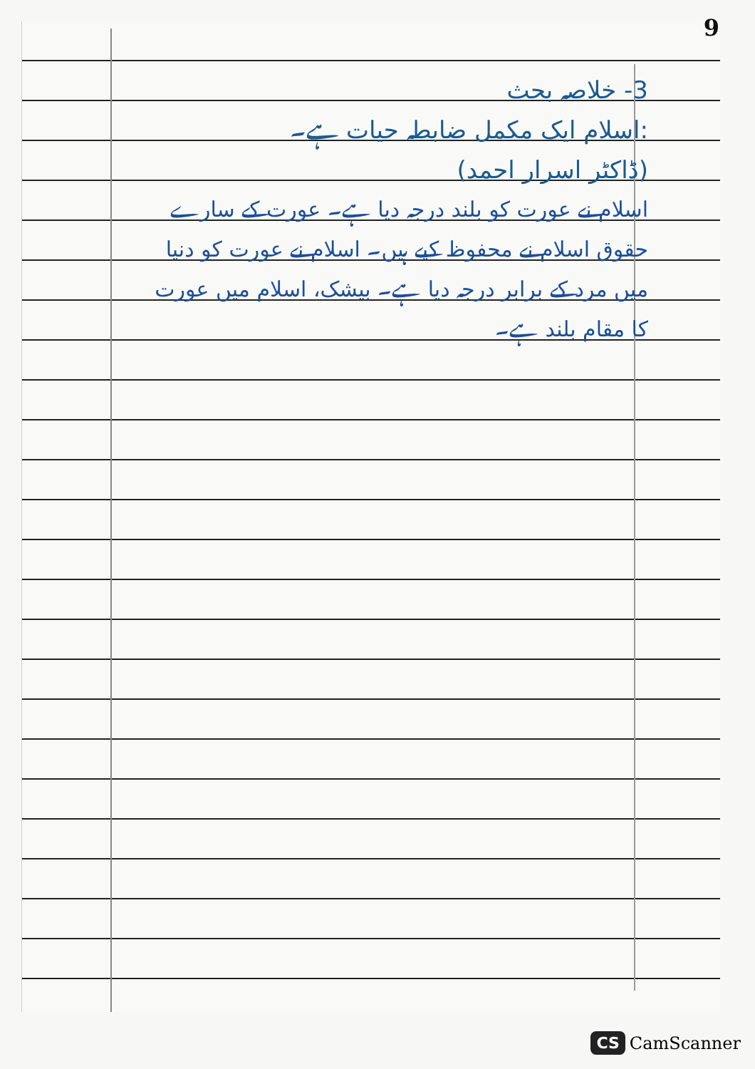9
3- خلاصہ بحث
:اسلام ایک مکمل ضابطہ حیات ہے۔
(ڈاکٹر اسرار احمد)
اسلام نے عورت کو بلند درجہ دیا ہے۔ عورت کے سارے حقوق اسلام نے محفوظ کیے ہیں۔ اسلام نے عورت کو دنیا میں مرد کے برابر درجہ دیا ہے۔ بیشک، اسلام میں عورت کا مقام بلند ہے۔
CS CamScanner